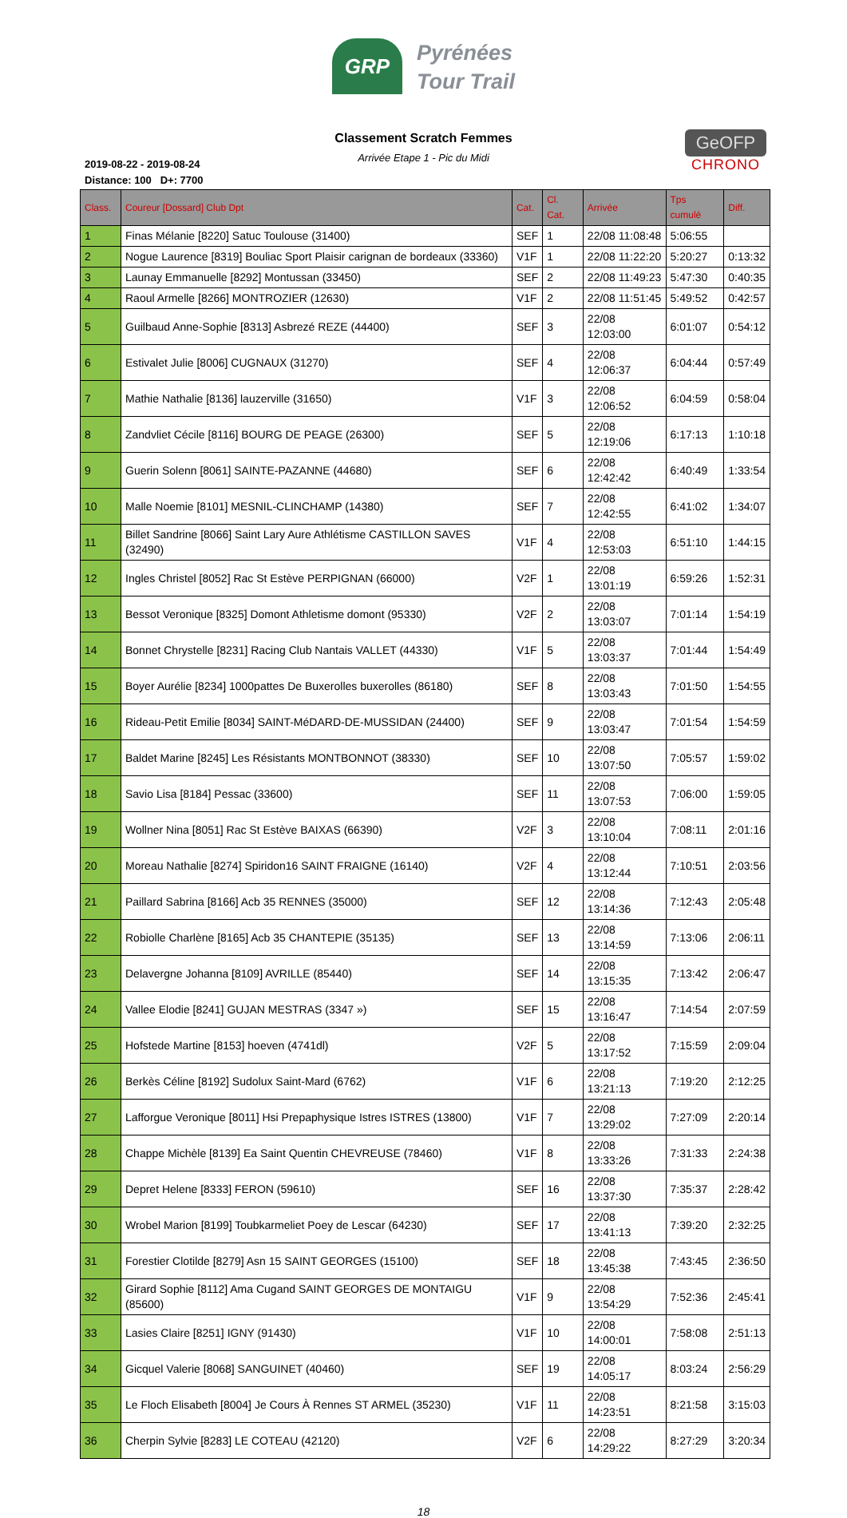GRP Pyrénées
Tour Trail
Classement Scratch Femmes
Arrivée Etape 1 - Pic du Midi
2019-08-22 - 2019-08-24
Distance: 100 D+: 7700
GeOFP
CHRONO
| Class. | Coureur [Dossard] Club Dpt | Cat. | Cl. Cat. | Arrivée | Tps cumulé | Diff. |
| --- | --- | --- | --- | --- | --- | --- |
| 1 | Finas Mélanie [8220] Satuc Toulouse (31400) | SEF | 1 | 22/08 11:08:48 | 5:06:55 | |
| 2 | Nogue Laurence [8319] Bouliac Sport Plaisir carignan de bordeaux (33360) | V1F | 1 | 22/08 11:22:20 | 5:20:27 | 0:13:32 |
| 3 | Launay Emmanuelle [8292] Montussan (33450) | SEF | 2 | 22/08 11:49:23 | 5:47:30 | 0:40:35 |
| 4 | Raoul Armelle [8266] MONTROZIER (12630) | V1F | 2 | 22/08 11:51:45 | 5:49:52 | 0:42:57 |
| 5 | Guilbaud Anne-Sophie [8313] Asbrezé REZE (44400) | SEF | 3 | 22/08 12:03:00 | 6:01:07 | 0:54:12 |
| 6 | Estivalet Julie [8006] CUGNAUX (31270) | SEF | 4 | 22/08 12:06:37 | 6:04:44 | 0:57:49 |
| 7 | Mathie Nathalie [8136] lauzerville (31650) | V1F | 3 | 22/08 12:06:52 | 6:04:59 | 0:58:04 |
| 8 | Zandvliet Cécile [8116] BOURG DE PEAGE (26300) | SEF | 5 | 22/08 12:19:06 | 6:17:13 | 1:10:18 |
| 9 | Guerin Solenn [8061] SAINTE-PAZANNE (44680) | SEF | 6 | 22/08 12:42:42 | 6:40:49 | 1:33:54 |
| 10 | Malle Noemie [8101] MESNIL-CLINCHAMP (14380) | SEF | 7 | 22/08 12:42:55 | 6:41:02 | 1:34:07 |
| 11 | Billet Sandrine [8066] Saint Lary Aure Athlétisme CASTILLON SAVES (32490) | V1F | 4 | 22/08 12:53:03 | 6:51:10 | 1:44:15 |
| 12 | Ingles Christel [8052] Rac St Estève PERPIGNAN (66000) | V2F | 1 | 22/08 13:01:19 | 6:59:26 | 1:52:31 |
| 13 | Bessot Veronique [8325] Domont Athletisme domont (95330) | V2F | 2 | 22/08 13:03:07 | 7:01:14 | 1:54:19 |
| 14 | Bonnet Chrystelle [8231] Racing Club Nantais VALLET (44330) | V1F | 5 | 22/08 13:03:37 | 7:01:44 | 1:54:49 |
| 15 | Boyer Aurélie [8234] 1000pattes De Buxerolles buxerolles (86180) | SEF | 8 | 22/08 13:03:43 | 7:01:50 | 1:54:55 |
| 16 | Rideau-Petit Emilie [8034] SAINT-MéDARD-DE-MUSSIDAN (24400) | SEF | 9 | 22/08 13:03:47 | 7:01:54 | 1:54:59 |
| 17 | Baldet Marine [8245] Les Résistants MONTBONNOT (38330) | SEF | 10 | 22/08 13:07:50 | 7:05:57 | 1:59:02 |
| 18 | Savio Lisa [8184] Pessac (33600) | SEF | 11 | 22/08 13:07:53 | 7:06:00 | 1:59:05 |
| 19 | Wollner Nina [8051] Rac St Estève BAIXAS (66390) | V2F | 3 | 22/08 13:10:04 | 7:08:11 | 2:01:16 |
| 20 | Moreau Nathalie [8274] Spiridon16 SAINT FRAIGNE (16140) | V2F | 4 | 22/08 13:12:44 | 7:10:51 | 2:03:56 |
| 21 | Paillard Sabrina [8166] Acb 35 RENNES (35000) | SEF | 12 | 22/08 13:14:36 | 7:12:43 | 2:05:48 |
| 22 | Robiolle Charlène [8165] Acb 35 CHANTEPIE (35135) | SEF | 13 | 22/08 13:14:59 | 7:13:06 | 2:06:11 |
| 23 | Delavergne Johanna [8109] AVRILLE (85440) | SEF | 14 | 22/08 13:15:35 | 7:13:42 | 2:06:47 |
| 24 | Vallee Elodie [8241] GUJAN MESTRAS (3347 ») | SEF | 15 | 22/08 13:16:47 | 7:14:54 | 2:07:59 |
| 25 | Hofstede Martine [8153] hoeven (4741dl) | V2F | 5 | 22/08 13:17:52 | 7:15:59 | 2:09:04 |
| 26 | Berkès Céline [8192] Sudolux Saint-Mard (6762) | V1F | 6 | 22/08 13:21:13 | 7:19:20 | 2:12:25 |
| 27 | Lafforgue Veronique [8011] Hsi Prepaphysique Istres ISTRES (13800) | V1F | 7 | 22/08 13:29:02 | 7:27:09 | 2:20:14 |
| 28 | Chappe Michèle [8139] Ea Saint Quentin CHEVREUSE (78460) | V1F | 8 | 22/08 13:33:26 | 7:31:33 | 2:24:38 |
| 29 | Depret Helene [8333] FERON (59610) | SEF | 16 | 22/08 13:37:30 | 7:35:37 | 2:28:42 |
| 30 | Wrobel Marion [8199] Toubkarmeliet Poey de Lescar (64230) | SEF | 17 | 22/08 13:41:13 | 7:39:20 | 2:32:25 |
| 31 | Forestier Clotilde [8279] Asn 15 SAINT GEORGES (15100) | SEF | 18 | 22/08 13:45:38 | 7:43:45 | 2:36:50 |
| 32 | Girard Sophie [8112] Ama Cugand SAINT GEORGES DE MONTAIGU (85600) | V1F | 9 | 22/08 13:54:29 | 7:52:36 | 2:45:41 |
| 33 | Lasies Claire [8251] IGNY (91430) | V1F | 10 | 22/08 14:00:01 | 7:58:08 | 2:51:13 |
| 34 | Gicquel Valerie [8068] SANGUINET (40460) | SEF | 19 | 22/08 14:05:17 | 8:03:24 | 2:56:29 |
| 35 | Le Floch Elisabeth [8004] Je Cours À Rennes ST ARMEL (35230) | V1F | 11 | 22/08 14:23:51 | 8:21:58 | 3:15:03 |
| 36 | Cherpin Sylvie [8283] LE COTEAU (42120) | V2F | 6 | 22/08 14:29:22 | 8:27:29 | 3:20:34 |
18